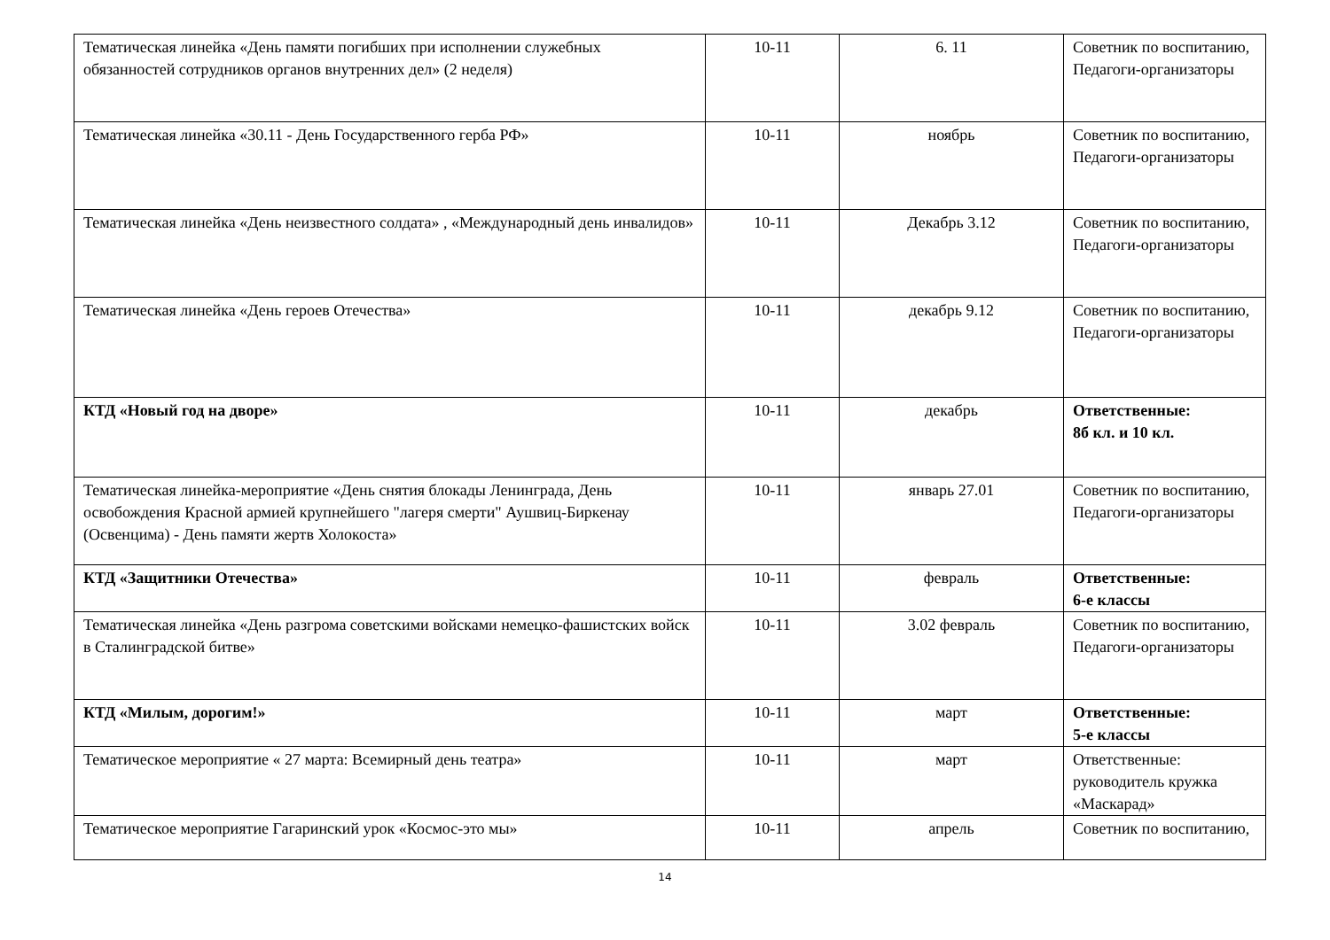| Тематическая линейка «День памяти погибших при исполнении служебных обязанностей сотрудников органов внутренних дел» (2 неделя) | 10-11 | 6. 11 | Советник по воспитанию, Педагоги-организаторы |
| Тематическая линейка «30.11 - День Государственного герба РФ» | 10-11 | ноябрь | Советник по воспитанию, Педагоги-организаторы |
| Тематическая линейка «День неизвестного солдата» , «Международный день инвалидов» | 10-11 | Декабрь 3.12 | Советник по воспитанию, Педагоги-организаторы |
| Тематическая линейка «День героев Отечества» | 10-11 | декабрь 9.12 | Советник по воспитанию, Педагоги-организаторы |
| КТД «Новый год на дворе» | 10-11 | декабрь | Ответственные: 8б кл. и 10 кл. |
| Тематическая линейка-мероприятие «День снятия блокады Ленинграда, День освобождения Красной армией крупнейшего "лагеря смерти" Аушвиц-Биркенау (Освенцима) - День памяти жертв Холокоста» | 10-11 | январь 27.01 | Советник по воспитанию, Педагоги-организаторы |
| КТД «Защитники Отечества» | 10-11 | февраль | Ответственные: 6-е классы |
| Тематическая линейка «День разгрома советскими войсками немецко-фашистских войск в Сталинградской битве» | 10-11 | 3.02 февраль | Советник по воспитанию, Педагоги-организаторы |
| КТД «Милым, дорогим!» | 10-11 | март | Ответственные: 5-е классы |
| Тематическое мероприятие « 27 марта: Всемирный день театра» | 10-11 | март | Ответственные: руководитель кружка «Маскарад» |
| Тематическое мероприятие Гагаринский урок «Космос-это мы» | 10-11 | апрель | Советник по воспитанию, |
14